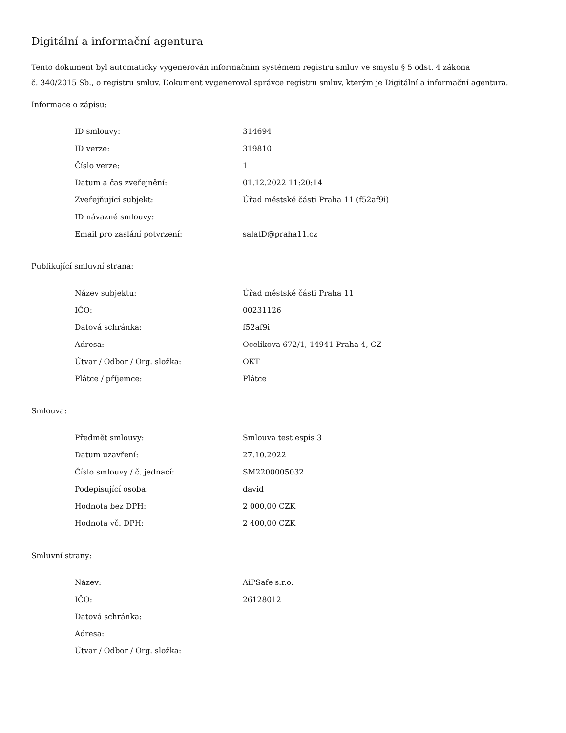Digitální a informační agentura
Tento dokument byl automaticky vygenerován informačním systémem registru smluv ve smyslu § 5 odst. 4 zákona
č. 340/2015 Sb., o registru smluv. Dokument vygeneroval správce registru smluv, kterým je Digitální a informační agentura.
Informace o zápisu:
| ID smlouvy: | 314694 |
| ID verze: | 319810 |
| Číslo verze: | 1 |
| Datum a čas zveřejnění: | 01.12.2022 11:20:14 |
| Zveřejňující subjekt: | Úřad městské části Praha 11 (f52af9i) |
| ID návazné smlouvy: | |
| Email pro zaslání potvrzení: | salatD@praha11.cz |
Publikující smluvní strana:
| Název subjektu: | Úřad městské části Praha 11 |
| IČO: | 00231126 |
| Datová schránka: | f52af9i |
| Adresa: | Ocelíkova 672/1, 14941 Praha 4, CZ |
| Útvar / Odbor / Org. složka: | OKT |
| Plátce / příjemce: | Plátce |
Smlouva:
| Předmět smlouvy: | Smlouva test espis 3 |
| Datum uzavření: | 27.10.2022 |
| Číslo smlouvy / č. jednací: | SM2200005032 |
| Podepisující osoba: | david |
| Hodnota bez DPH: | 2 000,00 CZK |
| Hodnota vč. DPH: | 2 400,00 CZK |
Smluvní strany:
| Název: | AiPSafe s.r.o. |
| IČO: | 26128012 |
| Datová schránka: | |
| Adresa: | |
| Útvar / Odbor / Org. složka: | |